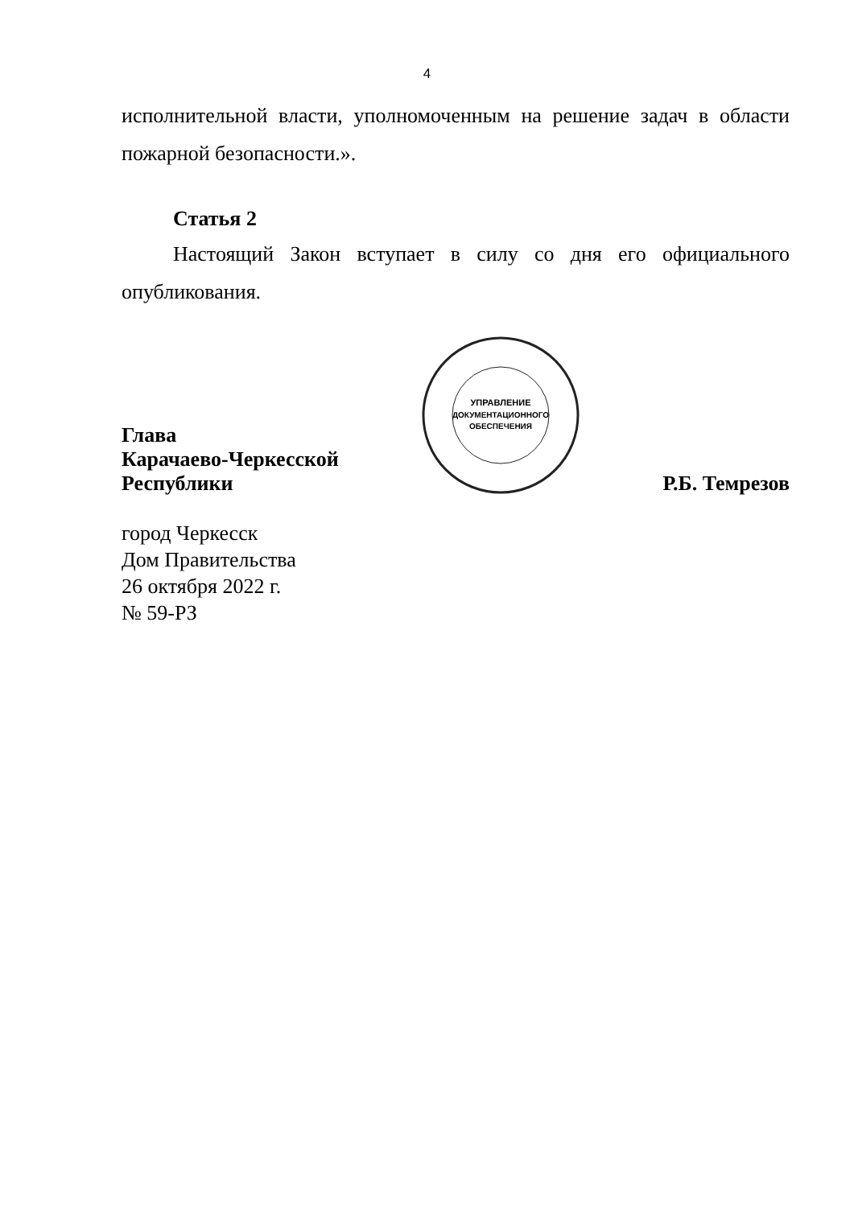4
исполнительной власти, уполномоченным на решение задач в области пожарной безопасности.».
Статья 2
Настоящий Закон вступает в силу со дня его официального опубликования.
Глава
Карачаево-Черкесской
Республики
УПРАВЛЕНИЕ
ДОКУМЕНТАЦИОННОГО
ОБЕСПЕЧЕНИЯ
Р.Б. Темрезов
город Черкесск
Дом Правительства
26 октября 2022 г.
№ 59-РЗ